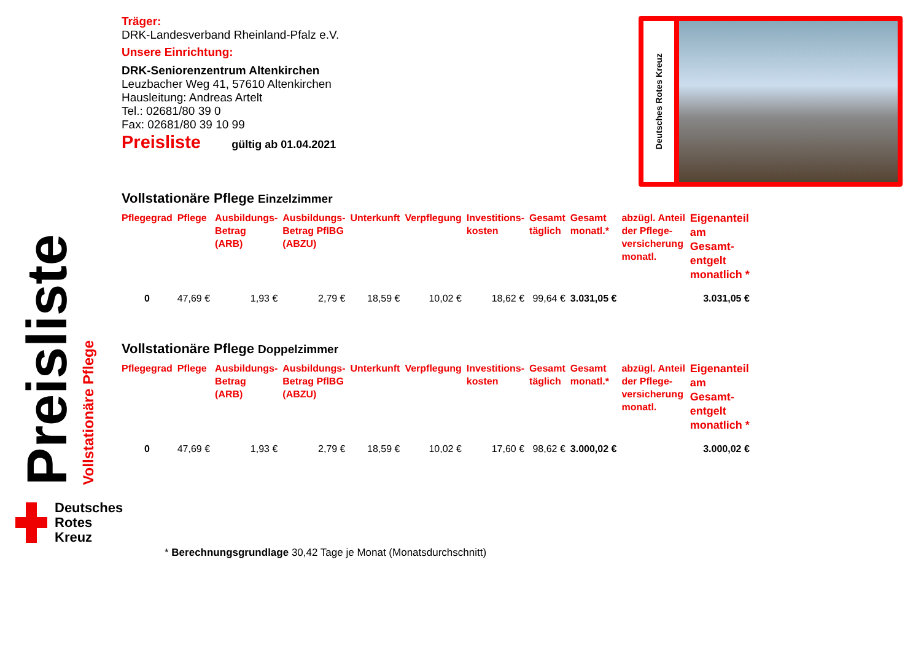Preisliste
Vollstationäre Pflege
Deutsches
Rotes
Kreuz
Deutsches Rotes Kreuz
Träger:
DRK-Landesverband Rheinland-Pfalz e.V.
Unsere Einrichtung:
DRK-Seniorenzentrum Altenkirchen
Leuzbacher Weg 41, 57610 Altenkirchen
Hausleitung: Andreas Artelt
Tel.: 02681/80 39 0
Fax: 02681/80 39 10 99
Preisliste gültig ab 01.04.2021
Vollstationäre Pflege Einzelzimmer
| Pflegegrad | Pflege | Ausbildungs- Betrag (ARB) | Ausbildungs- Betrag PflBG (ABZU) | Unterkunft | Verpflegung | Investitions- kosten | Gesamt täglich | Gesamt monatl.* | abzügl. Anteil der Pflege- versicherung monatl. | Eigenanteil am Gesamt- entgelt monatlich * |
| --- | --- | --- | --- | --- | --- | --- | --- | --- | --- | --- |
| 0 | 47,69 € | 1,93 € | 2,79 € | 18,59 € | 10,02 € | 18,62 € | 99,64 € | 3.031,05 € | | 3.031,05 € |
Vollstationäre Pflege Doppelzimmer
| Pflegegrad | Pflege | Ausbildungs- Betrag (ARB) | Ausbildungs- Betrag PflBG (ABZU) | Unterkunft | Verpflegung | Investitions- kosten | Gesamt täglich | Gesamt monatl.* | abzügl. Anteil der Pflege- versicherung monatl. | Eigenanteil am Gesamt- entgelt monatlich * |
| --- | --- | --- | --- | --- | --- | --- | --- | --- | --- | --- |
| 0 | 47,69 € | 1,93 € | 2,79 € | 18,59 € | 10,02 € | 17,60 € | 98,62 € | 3.000,02 € | | 3.000,02 € |
* Berechnungsgrundlage 30,42 Tage je Monat (Monatsdurchschnitt)